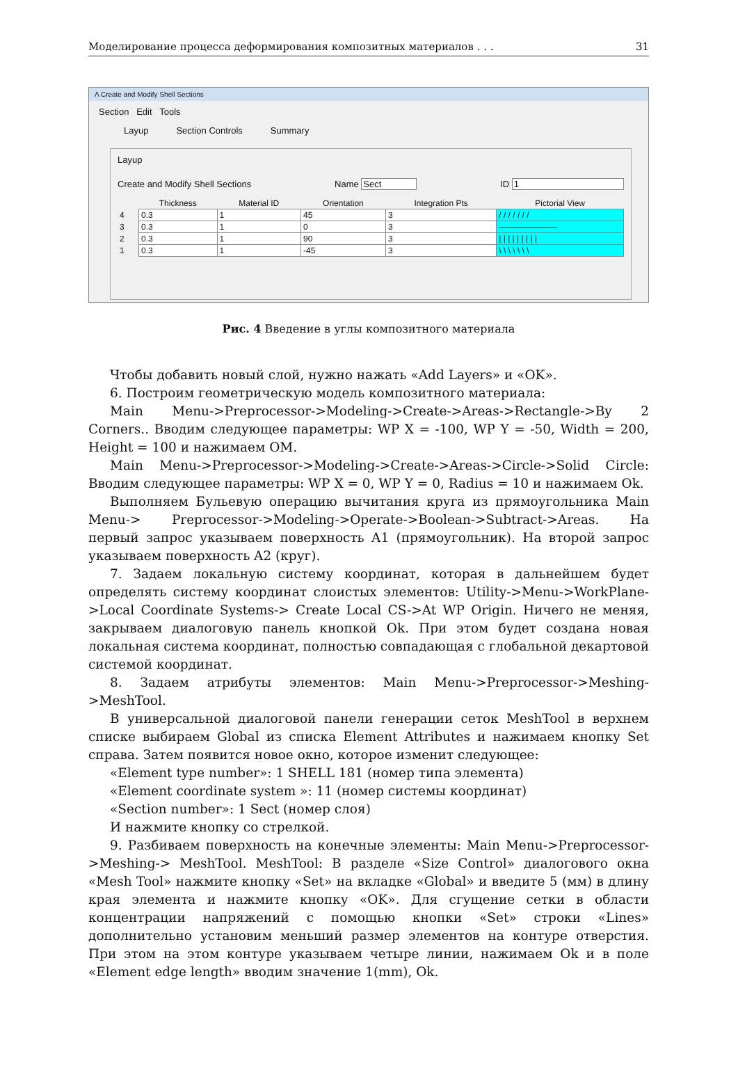Моделирование процесса деформирования композитных материалов . . . 31
Λ Create and Modify Shell Sections
Section Edit Tools
Layup Section Controls Summary
Layup
Create and Modify Shell Sections Name Sect ID 1
| | Thickness | Material ID | Orientation | Integration Pts | Pictorial View |
| --- | --- | --- | --- | --- | --- |
| 4 | 0.3 | 1 | 45 | 3 | / / / / / / / |
| 3 | 0.3 | 1 | 0 | 3 | ——————— |
| 2 | 0.3 | 1 | 90 | 3 | / / / / / / / / / |
| 1 | 0.3 | 1 | -45 | 3 | \ \ \ \ \ \ \ |
Рис. 4 Введение в углы композитного материала
Чтобы добавить новый слой, нужно нажать «Add Layers» и «OK».
6. Построим геометрическую модель композитного материала:
Main Menu->Preprocessor->Modeling->Create->Areas->Rectangle->By 2 Corners.. Вводим следующее параметры: WP X = -100, WP Y = -50, Width = 200, Height = 100 и нажимаем OM.
Main Menu->Preprocessor->Modeling->Create->Areas->Circle->Solid Circle: Вводим следующее параметры: WP X = 0, WP Y = 0, Radius = 10 и нажимаем Ok.
Выполняем Бульевую операцию вычитания круга из прямоугольника Main Menu-> Preprocessor->Modeling->Operate->Boolean->Subtract->Areas. На первый запрос указываем поверхность A1 (прямоугольник). На второй запрос указываем поверхность A2 (круг).
7. Задаем локальную систему координат, которая в дальнейшем будет определять систему координат слоистых элементов: Utility->Menu->WorkPlane->Local Coordinate Systems-> Create Local CS->At WP Origin. Ничего не меняя, закрываем диалоговую панель кнопкой Ok. При этом будет создана новая локальная система координат, полностью совпадающая с глобальной декартовой системой координат.
8. Задаем атрибуты элементов: Main Menu->Preprocessor->Meshing->MeshTool.
В универсальной диалоговой панели генерации сеток MeshTool в верхнем списке выбираем Global из списка Element Attributes и нажимаем кнопку Set справа. Затем появится новое окно, которое изменит следующее:
«Element type number»: 1 SHELL 181 (номер типа элемента)
«Element coordinate system »: 11 (номер системы координат)
«Section number»: 1 Sect (номер слоя)
И нажмите кнопку со стрелкой.
9. Разбиваем поверхность на конечные элементы: Main Menu->Preprocessor->Meshing-> MeshTool. MeshTool: В разделе «Size Control» диалогового окна «Mesh Tool» нажмите кнопку «Set» на вкладке «Global» и введите 5 (мм) в длину края элемента и нажмите кнопку «OK». Для сгущение сетки в области концентрации напряжений с помощью кнопки «Set» строки «Lines» дополнительно установим меньший размер элементов на контуре отверстия. При этом на этом контуре указываем четыре линии, нажимаем Ok и в поле «Element edge length» вводим значение 1(mm), Ok.